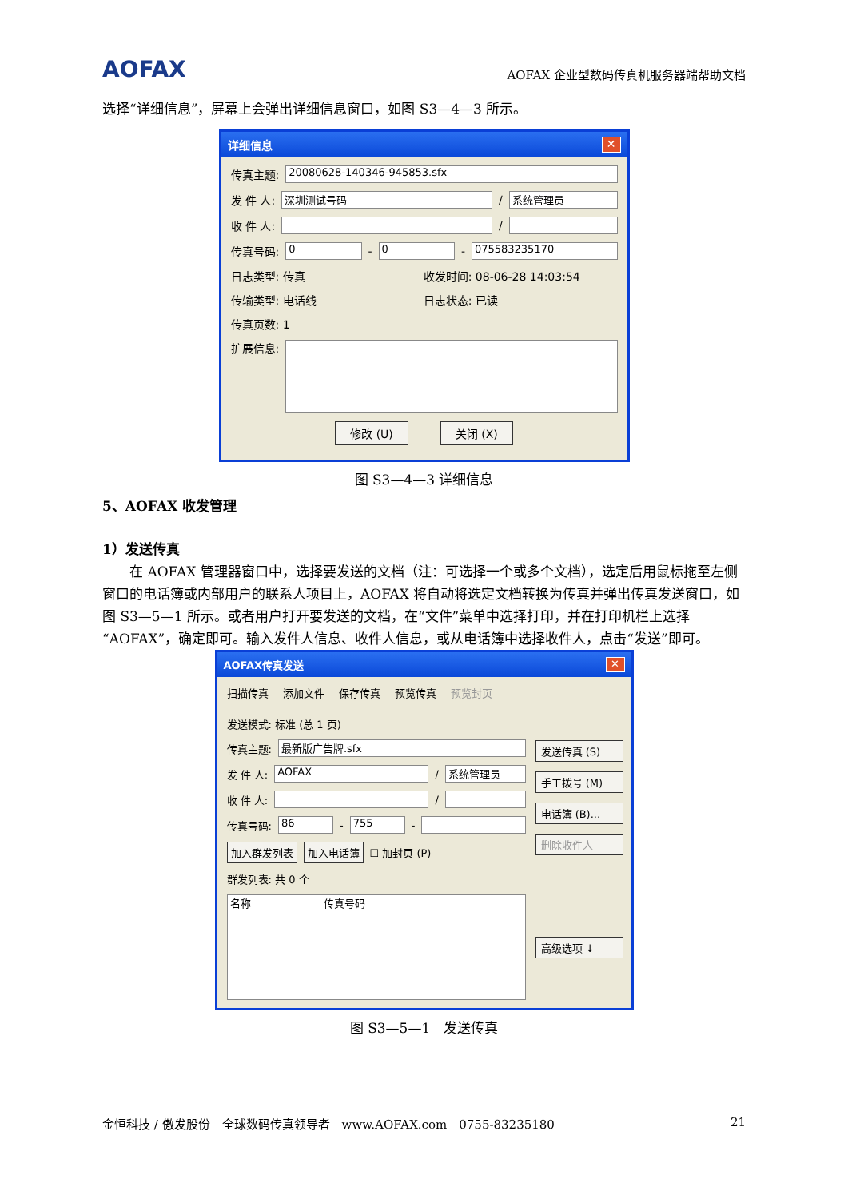AOFAX AOFAX 企业型数码传真机服务器端帮助文档
选择“详细信息”，屏幕上会弹出详细信息窗口，如图 S3—4—3 所示。
详细信息 ✕
传真主题: 20080628-140346-945853.sfx
发 件 人: 深圳测试号码 / 系统管理员
收 件 人: /
传真号码: 0 - 0 - 075583235170
日志类型: 传真 收发时间: 08-06-28 14:03:54
传输类型: 电话线 日志状态: 已读
传真页数: 1
扩展信息:
修改 (U) 关闭 (X)
图 S3—4—3 详细信息
5、AOFAX 收发管理
1）发送传真
　　在 AOFAX 管理器窗口中，选择要发送的文档（注：可选择一个或多个文档），选定后用鼠标拖至左侧窗口的电话簿或内部用户的联系人项目上，AOFAX 将自动将选定文档转换为传真并弹出传真发送窗口，如图 S3—5—1 所示。或者用户打开要发送的文档，在“文件”菜单中选择打印，并在打印机栏上选择“AOFAX”，确定即可。输入发件人信息、收件人信息，或从电话簿中选择收件人，点击“发送”即可。
AOFAX传真发送 ✕
扫描传真 添加文件 保存传真 预览传真 预览封页
发送模式: 标准 (总 1 页)
传真主题: 最新版广告牌.sfx
发 件 人: AOFAX / 系统管理员
收 件 人: /
传真号码: 86 - 755 -
加入群发列表 加入电话簿 ☐ 加封页 (P)
群发列表: 共 0 个
名称　　　　　　　传真号码
发送传真 (S)
手工拨号 (M)
电话簿 (B)...
删除收件人
高级选项 ↓
图 S3—5—1　发送传真
金恒科技 / 傲发股份　全球数码传真领导者　www.AOFAX.com　0755-83235180 21